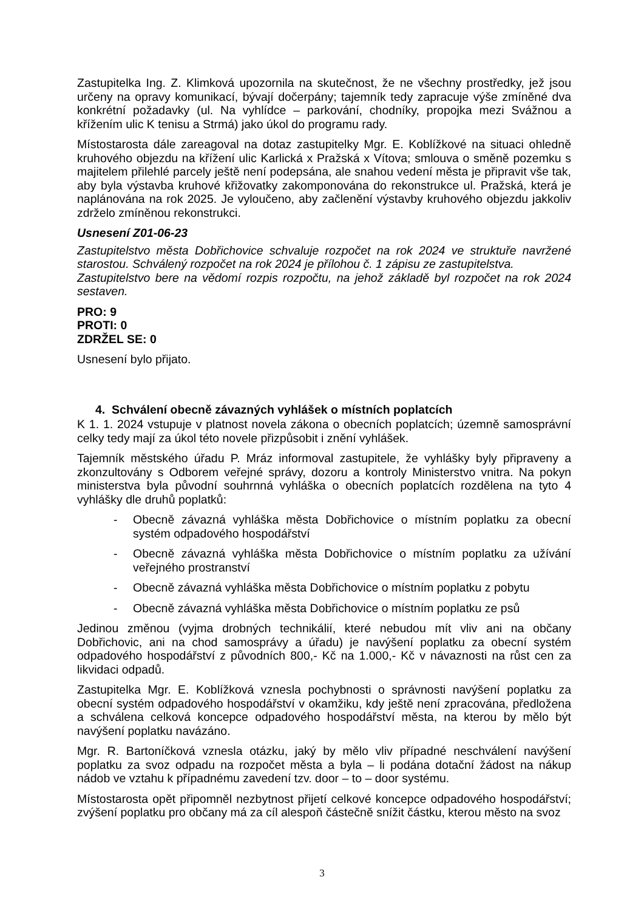Zastupitelka Ing. Z. Klimková upozornila na skutečnost, že ne všechny prostředky, jež jsou určeny na opravy komunikací, bývají dočerpány; tajemník tedy zapracuje výše zmíněné dva konkrétní požadavky (ul. Na vyhlídce – parkování, chodníky, propojka mezi Svážnou a křížením ulic K tenisu a Strmá) jako úkol do programu rady.
Místostarosta dále zareagoval na dotaz zastupitelky Mgr. E. Koblížkové na situaci ohledně kruhového objezdu na křížení ulic Karlická x Pražská x Vítova; smlouva o směně pozemku s majitelem přilehlé parcely ještě není podepsána, ale snahou vedení města je připravit vše tak, aby byla výstavba kruhové křižovatky zakomponována do rekonstrukce ul. Pražská, která je naplánována na rok 2025. Je vyloučeno, aby začlenění výstavby kruhového objezdu jakkoliv zdrželo zmíněnou rekonstrukci.
Usnesení Z01-06-23
Zastupitelstvo města Dobřichovice schvaluje rozpočet na rok 2024 ve struktuře navržené starostou. Schválený rozpočet na rok 2024 je přílohou č. 1 zápisu ze zastupitelstva.
Zastupitelstvo bere na vědomí rozpis rozpočtu, na jehož základě byl rozpočet na rok 2024 sestaven.
PRO: 9
PROTI: 0
ZDRŽEL SE: 0
Usnesení bylo přijato.
4. Schválení obecně závazných vyhlášek o místních poplatcích
K 1. 1. 2024 vstupuje v platnost novela zákona o obecních poplatcích; územně samosprávní celky tedy mají za úkol této novele přizpůsobit i znění vyhlášek.
Tajemník městského úřadu P. Mráz informoval zastupitele, že vyhlášky byly připraveny a zkonzultovány s Odborem veřejné správy, dozoru a kontroly Ministerstvo vnitra. Na pokyn ministerstva byla původní souhrnná vyhláška o obecních poplatcích rozdělena na tyto 4 vyhlášky dle druhů poplatků:
- Obecně závazná vyhláška města Dobřichovice o místním poplatku za obecní systém odpadového hospodářství
- Obecně závazná vyhláška města Dobřichovice o místním poplatku za užívání veřejného prostranství
- Obecně závazná vyhláška města Dobřichovice o místním poplatku z pobytu
- Obecně závazná vyhláška města Dobřichovice o místním poplatku ze psů
Jedinou změnou (vyjma drobných technikálií, které nebudou mít vliv ani na občany Dobřichovic, ani na chod samosprávy a úřadu) je navýšení poplatku za obecní systém odpadového hospodářství z původních 800,- Kč na 1.000,- Kč v návaznosti na růst cen za likvidaci odpadů.
Zastupitelka Mgr. E. Koblížková vznesla pochybnosti o správnosti navýšení poplatku za obecní systém odpadového hospodářství v okamžiku, kdy ještě není zpracována, předložena a schválena celková koncepce odpadového hospodářství města, na kterou by mělo být navýšení poplatku navázáno.
Mgr. R. Bartoníčková vznesla otázku, jaký by mělo vliv případné neschválení navýšení poplatku za svoz odpadu na rozpočet města a byla – li podána dotační žádost na nákup nádob ve vztahu k případnému zavedení tzv. door – to – door systému.
Místostarosta opět připomněl nezbytnost přijetí celkové koncepce odpadového hospodářství; zvýšení poplatku pro občany má za cíl alespoň částečně snížit částku, kterou město na svoz
3